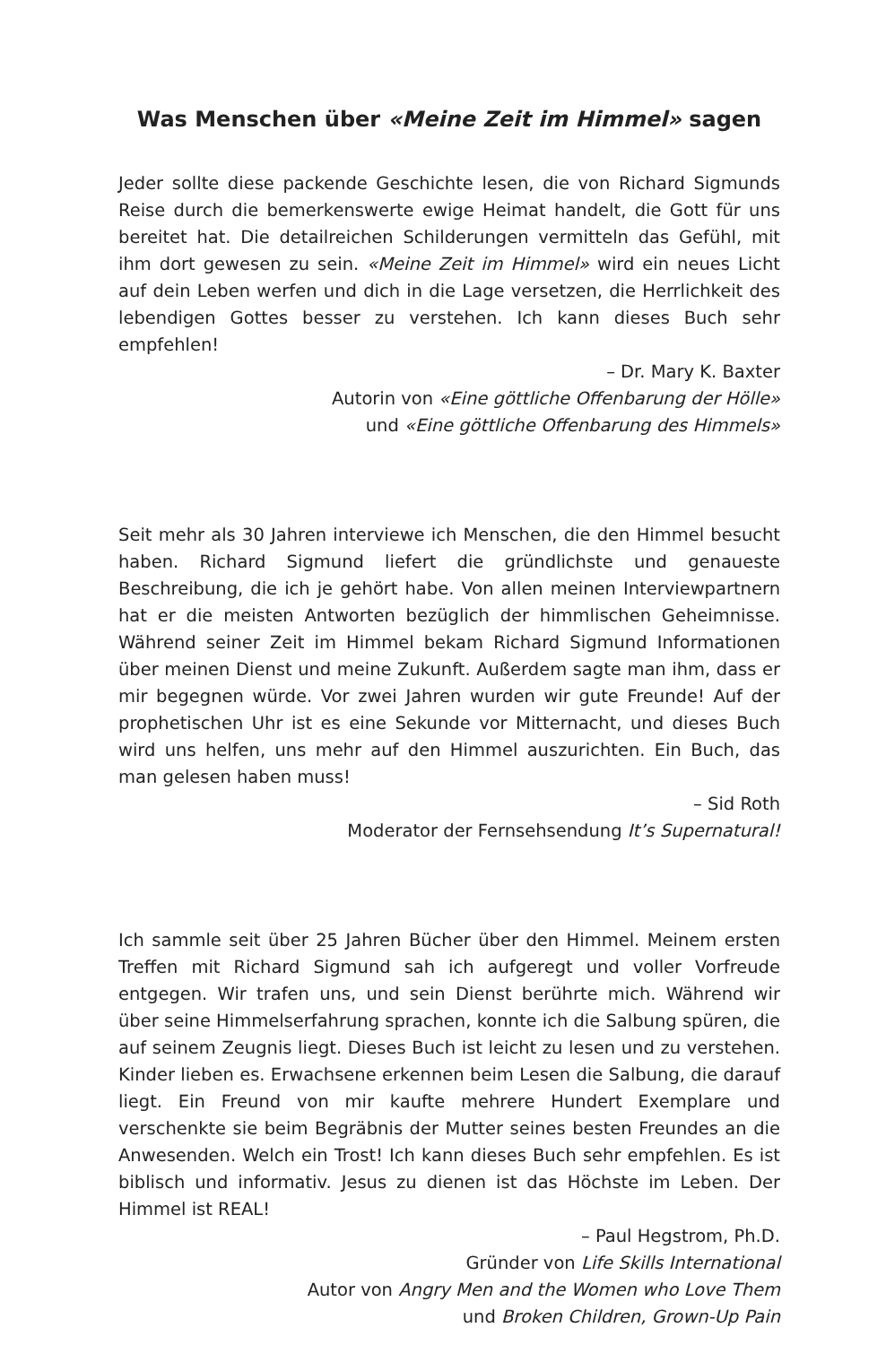Was Menschen über «Meine Zeit im Himmel» sagen
Jeder sollte diese packende Geschichte lesen, die von Richard Sigmunds Reise durch die bemerkenswerte ewige Heimat handelt, die Gott für uns bereitet hat. Die detailreichen Schilderungen vermitteln das Gefühl, mit ihm dort gewesen zu sein. «Meine Zeit im Himmel» wird ein neues Licht auf dein Leben werfen und dich in die Lage versetzen, die Herrlichkeit des lebendigen Gottes besser zu verstehen. Ich kann dieses Buch sehr empfehlen!
– Dr. Mary K. Baxter
Autorin von «Eine göttliche Offenbarung der Hölle»
und «Eine göttliche Offenbarung des Himmels»
Seit mehr als 30 Jahren interviewe ich Menschen, die den Himmel besucht haben. Richard Sigmund liefert die gründlichste und genaueste Beschreibung, die ich je gehört habe. Von allen meinen Interviewpartnern hat er die meisten Antworten bezüglich der himmlischen Geheimnisse. Während seiner Zeit im Himmel bekam Richard Sigmund Informationen über meinen Dienst und meine Zukunft. Außerdem sagte man ihm, dass er mir begegnen würde. Vor zwei Jahren wurden wir gute Freunde! Auf der prophetischen Uhr ist es eine Sekunde vor Mitternacht, und dieses Buch wird uns helfen, uns mehr auf den Himmel auszurichten. Ein Buch, das man gelesen haben muss!
– Sid Roth
Moderator der Fernsehsendung It’s Supernatural!
Ich sammle seit über 25 Jahren Bücher über den Himmel. Meinem ersten Treffen mit Richard Sigmund sah ich aufgeregt und voller Vorfreude entgegen. Wir trafen uns, und sein Dienst berührte mich. Während wir über seine Himmelserfahrung sprachen, konnte ich die Salbung spüren, die auf seinem Zeugnis liegt. Dieses Buch ist leicht zu lesen und zu verstehen. Kinder lieben es. Erwachsene erkennen beim Lesen die Salbung, die darauf liegt. Ein Freund von mir kaufte mehrere Hundert Exemplare und verschenkte sie beim Begräbnis der Mutter seines besten Freundes an die Anwesenden. Welch ein Trost! Ich kann dieses Buch sehr empfehlen. Es ist biblisch und informativ. Jesus zu dienen ist das Höchste im Leben. Der Himmel ist REAL!
– Paul Hegstrom, Ph.D.
Gründer von Life Skills International
Autor von Angry Men and the Women who Love Them
und Broken Children, Grown-Up Pain